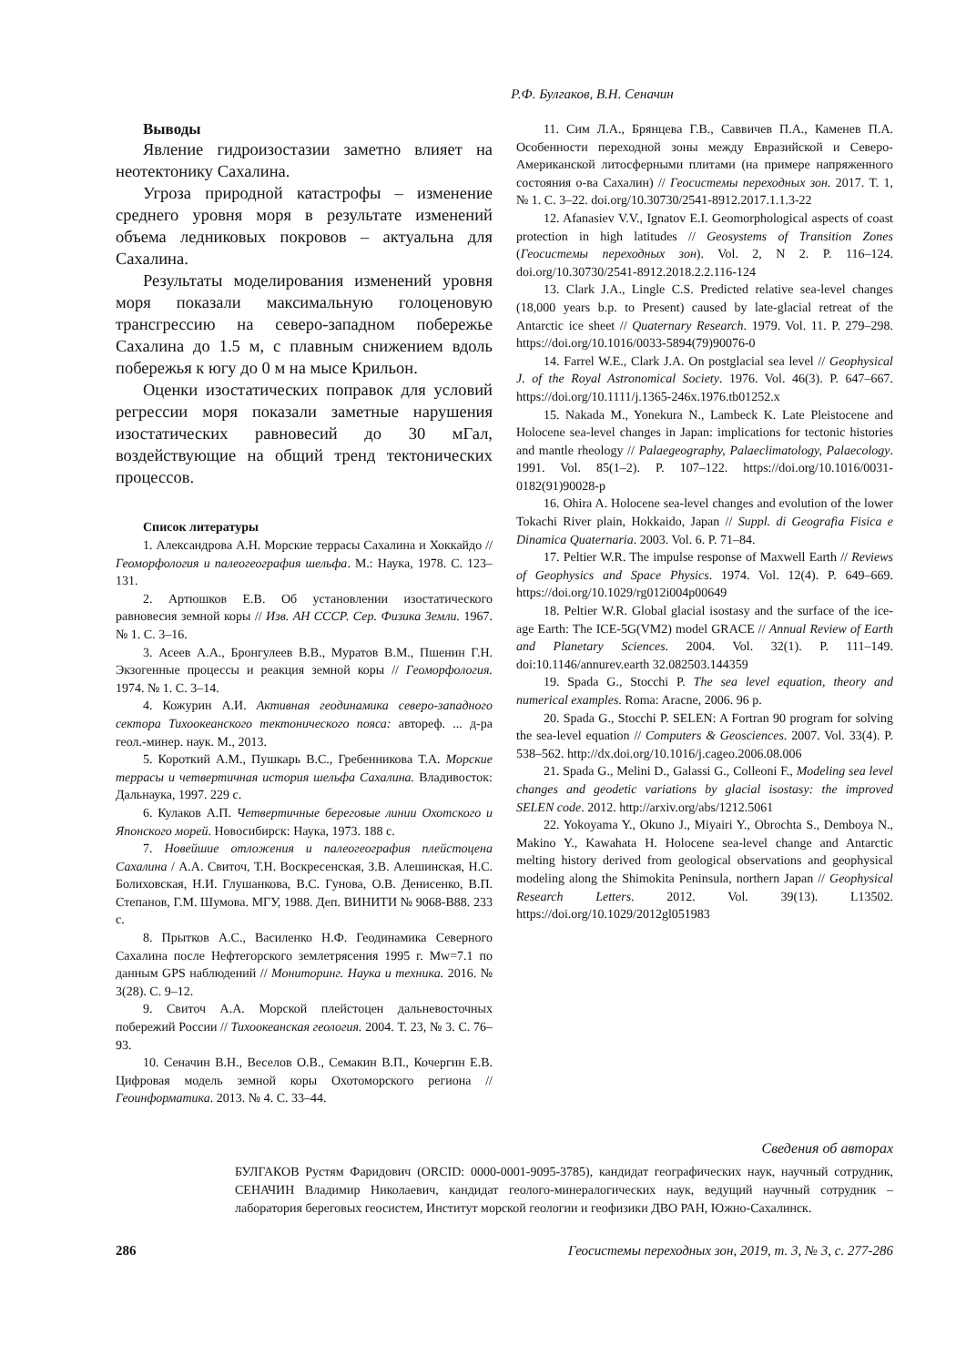Р.Ф. Булгаков, В.Н. Сеначин
Выводы
Явление гидроизостазии заметно влияет на неотектонику Сахалина.
Угроза природной катастрофы – изменение среднего уровня моря в результате изменений объема ледниковых покровов – актуальна для Сахалина.
Результаты моделирования изменений уровня моря показали максимальную голоценовую трансгрессию на северо-западном побережье Сахалина до 1.5 м, с плавным снижением вдоль побережья к югу до 0 м на мысе Крильон.
Оценки изостатических поправок для условий регрессии моря показали заметные нарушения изостатических равновесий до 30 мГал, воздействующие на общий тренд тектонических процессов.
Список литературы
1. Александрова А.Н. Морские террасы Сахалина и Хоккайдо // Геоморфология и палеогеография шельфа. М.: Наука, 1978. С. 123–131.
2. Артюшков Е.В. Об установлении изостатического равновесия земной коры // Изв. АН СССР. Сер. Физика Земли. 1967. № 1. С. 3–16.
3. Асеев А.А., Бронгулеев В.В., Муратов В.М., Пшенин Г.Н. Экзогенные процессы и реакция земной коры // Геоморфология. 1974. № 1. С. 3–14.
4. Кожурин А.И. Активная геодинамика северо-западного сектора Тихоокеанского тектонического пояса: автореф. ... д-ра геол.-минер. наук. М., 2013.
5. Короткий А.М., Пушкарь В.С., Гребенникова Т.А. Морские террасы и четвертичная история шельфа Сахалина. Владивосток: Дальнаука, 1997. 229 с.
6. Кулаков А.П. Четвертичные береговые линии Охотского и Японского морей. Новосибирск: Наука, 1973. 188 с.
7. Новейшие отложения и палеогеография плейстоцена Сахалина / А.А. Свиточ, Т.Н. Воскресенская, З.В. Алешинская, Н.С. Болиховская, Н.И. Глушанкова, В.С. Гунова, О.В. Денисенко, В.П. Степанов, Г.М. Шумова. МГУ, 1988. Деп. ВИНИТИ № 9068-В88. 233 с.
8. Прытков А.С., Василенко Н.Ф. Геодинамика Северного Сахалина после Нефтегорского землетрясения 1995 г. Mw=7.1 по данным GPS наблюдений // Мониторинг. Наука и техника. 2016. № 3(28). С. 9–12.
9. Свиточ А.А. Морской плейстоцен дальневосточных побережий России // Тихоокеанская геология. 2004. Т. 23, № 3. С. 76–93.
10. Сеначин В.Н., Веселов О.В., Семакин В.П., Кочергин Е.В. Цифровая модель земной коры Охотоморского региона // Геоинформатика. 2013. № 4. С. 33–44.
11. Сим Л.А., Брянцева Г.В., Саввичев П.А., Каменев П.А. Особенности переходной зоны между Евразийской и Северо-Американской литосферными плитами (на примере напряженного состояния о-ва Сахалин) // Геосистемы переходных зон. 2017. Т. 1, № 1. С. 3–22. doi.org/10.30730/2541-8912.2017.1.1.3-22
12. Afanasiev V.V., Ignatov E.I. Geomorphological aspects of coast protection in high latitudes // Geosystems of Transition Zones (Геосистемы переходных зон). Vol. 2, N 2. P. 116–124. doi.org/10.30730/2541-8912.2018.2.2.116-124
13. Clark J.A., Lingle C.S. Predicted relative sea-level changes (18,000 years b.p. to Present) caused by late-glacial retreat of the Antarctic ice sheet // Quaternary Research. 1979. Vol. 11. P. 279–298. https://doi.org/10.1016/0033-5894(79)90076-0
14. Farrel W.E., Clark J.A. On postglacial sea level // Geophysical J. of the Royal Astronomical Society. 1976. Vol. 46(3). P. 647–667. https://doi.org/10.1111/j.1365-246x.1976.tb01252.x
15. Nakada M., Yonekura N., Lambeck K. Late Pleistocene and Holocene sea-level changes in Japan: implications for tectonic histories and mantle rheology // Palaegeography, Palaeclimatology, Palaecology. 1991. Vol. 85(1–2). P. 107–122. https://doi.org/10.1016/0031-0182(91)90028-p
16. Ohira A. Holocene sea-level changes and evolution of the lower Tokachi River plain, Hokkaido, Japan // Suppl. di Geografia Fisica e Dinamica Quaternaria. 2003. Vol. 6. P. 71–84.
17. Peltier W.R. The impulse response of Maxwell Earth // Reviews of Geophysics and Space Physics. 1974. Vol. 12(4). P. 649–669. https://doi.org/10.1029/rg012i004p00649
18. Peltier W.R. Global glacial isostasy and the surface of the ice-age Earth: The ICE-5G(VM2) model GRACE // Annual Review of Earth and Planetary Sciences. 2004. Vol. 32(1). P. 111–149. doi:10.1146/annurev.earth 32.082503.144359
19. Spada G., Stocchi P. The sea level equation, theory and numerical examples. Roma: Aracne, 2006. 96 p.
20. Spada G., Stocchi P. SELEN: A Fortran 90 program for solving the sea-level equation // Computers & Geosciences. 2007. Vol. 33(4). P. 538–562. http://dx.doi.org/10.1016/j.cageo.2006.08.006
21. Spada G., Melini D., Galassi G., Colleoni F., Modeling sea level changes and geodetic variations by glacial isostasy: the improved SELEN code. 2012. http://arxiv.org/abs/1212.5061
22. Yokoyama Y., Okuno J., Miyairi Y., Obrochta S., Demboya N., Makino Y., Kawahata H. Holocene sea-level change and Antarctic melting history derived from geological observations and geophysical modeling along the Shimokita Peninsula, northern Japan // Geophysical Research Letters. 2012. Vol. 39(13). L13502. https://doi.org/10.1029/2012gl051983
Сведения об авторах
БУЛГАКОВ Рустям Фаридович (ORCID: 0000-0001-9095-3785), кандидат географических наук, научный сотрудник, СЕНАЧИН Владимир Николаевич, кандидат геолого-минералогических наук, ведущий научный сотрудник – лаборатория береговых геосистем, Институт морской геологии и геофизики ДВО РАН, Южно-Сахалинск.
286 Геосистемы переходных зон, 2019, т. 3, № 3, с. 277-286